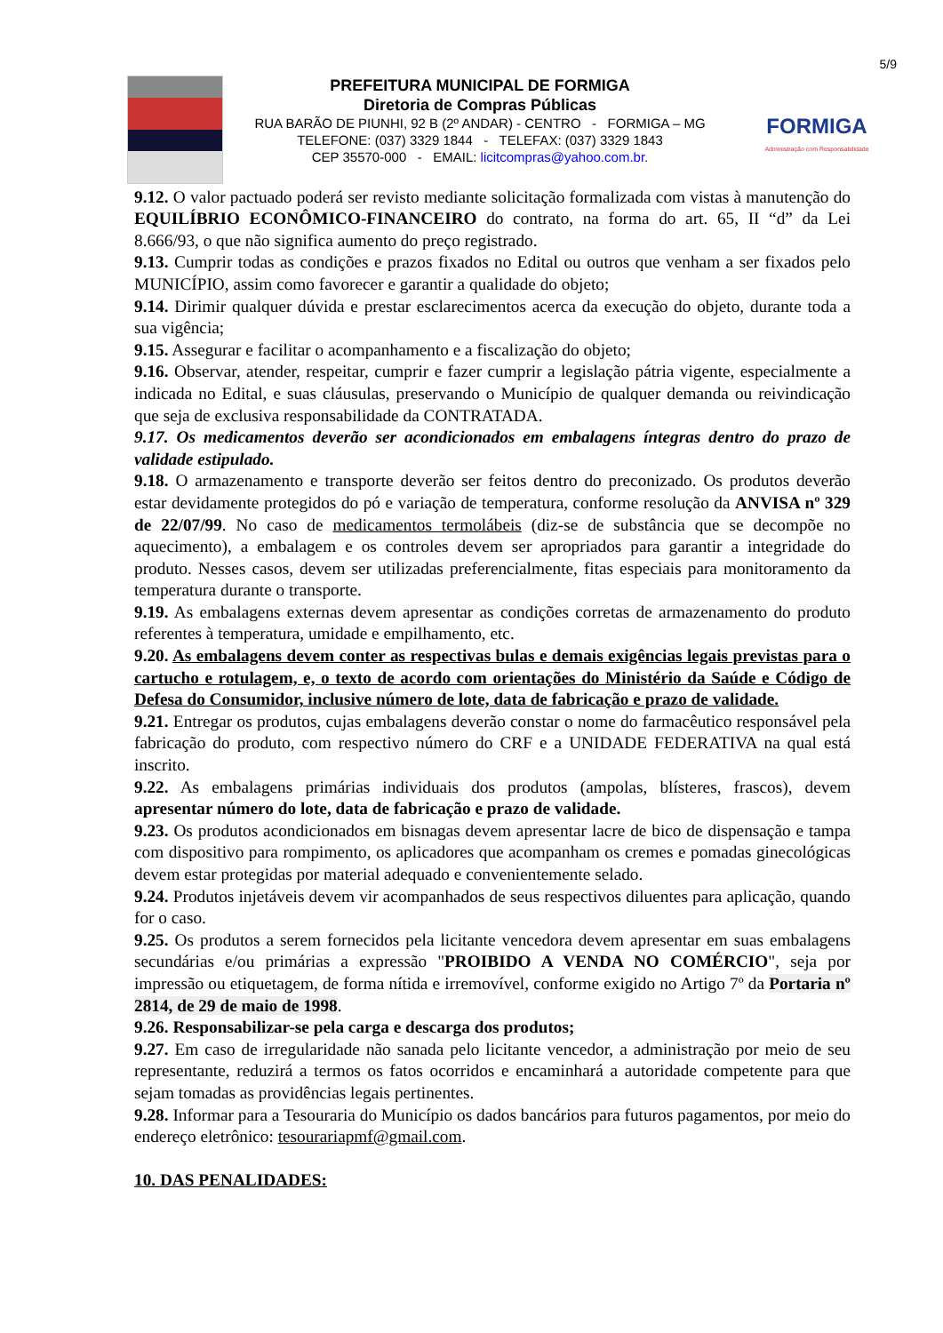5/9
PREFEITURA MUNICIPAL DE FORMIGA
Diretoria de Compras Públicas
RUA BARÃO DE PIUNHI, 92 B (2º ANDAR) - CENTRO - FORMIGA – MG
TELEFONE: (037) 3329 1844 - TELEFAX: (037) 3329 1843
CEP 35570-000 - EMAIL: licitcompras@yahoo.com.br.
FORMIGA
Administração com Responsabilidade
9.12. O valor pactuado poderá ser revisto mediante solicitação formalizada com vistas à manutenção do EQUILÍBRIO ECONÔMICO-FINANCEIRO do contrato, na forma do art. 65, II “d” da Lei 8.666/93, o que não significa aumento do preço registrado.
9.13. Cumprir todas as condições e prazos fixados no Edital ou outros que venham a ser fixados pelo MUNICÍPIO, assim como favorecer e garantir a qualidade do objeto;
9.14. Dirimir qualquer dúvida e prestar esclarecimentos acerca da execução do objeto, durante toda a sua vigência;
9.15. Assegurar e facilitar o acompanhamento e a fiscalização do objeto;
9.16. Observar, atender, respeitar, cumprir e fazer cumprir a legislação pátria vigente, especialmente a indicada no Edital, e suas cláusulas, preservando o Município de qualquer demanda ou reivindicação que seja de exclusiva responsabilidade da CONTRATADA.
9.17. Os medicamentos deverão ser acondicionados em embalagens íntegras dentro do prazo de validade estipulado.
9.18. O armazenamento e transporte deverão ser feitos dentro do preconizado. Os produtos deverão estar devidamente protegidos do pó e variação de temperatura, conforme resolução da ANVISA nº 329 de 22/07/99. No caso de medicamentos termolábeis (diz-se de substância que se decompõe no aquecimento), a embalagem e os controles devem ser apropriados para garantir a integridade do produto. Nesses casos, devem ser utilizadas preferencialmente, fitas especiais para monitoramento da temperatura durante o transporte.
9.19. As embalagens externas devem apresentar as condições corretas de armazenamento do produto referentes à temperatura, umidade e empilhamento, etc.
9.20. As embalagens devem conter as respectivas bulas e demais exigências legais previstas para o cartucho e rotulagem, e, o texto de acordo com orientações do Ministério da Saúde e Código de Defesa do Consumidor, inclusive número de lote, data de fabricação e prazo de validade.
9.21. Entregar os produtos, cujas embalagens deverão constar o nome do farmacêutico responsável pela fabricação do produto, com respectivo número do CRF e a UNIDADE FEDERATIVA na qual está inscrito.
9.22. As embalagens primárias individuais dos produtos (ampolas, blísteres, frascos), devem apresentar número do lote, data de fabricação e prazo de validade.
9.23. Os produtos acondicionados em bisnagas devem apresentar lacre de bico de dispensação e tampa com dispositivo para rompimento, os aplicadores que acompanham os cremes e pomadas ginecológicas devem estar protegidas por material adequado e convenientemente selado.
9.24. Produtos injetáveis devem vir acompanhados de seus respectivos diluentes para aplicação, quando for o caso.
9.25. Os produtos a serem fornecidos pela licitante vencedora devem apresentar em suas embalagens secundárias e/ou primárias a expressão "PROIBIDO A VENDA NO COMÉRCIO", seja por impressão ou etiquetagem, de forma nítida e irremovível, conforme exigido no Artigo 7º da Portaria nº 2814, de 29 de maio de 1998.
9.26. Responsabilizar-se pela carga e descarga dos produtos;
9.27. Em caso de irregularidade não sanada pelo licitante vencedor, a administração por meio de seu representante, reduzirá a termos os fatos ocorridos e encaminhará a autoridade competente para que sejam tomadas as providências legais pertinentes.
9.28. Informar para a Tesouraria do Município os dados bancários para futuros pagamentos, por meio do endereço eletrônico: tesourariapmf@gmail.com.
10. DAS PENALIDADES: